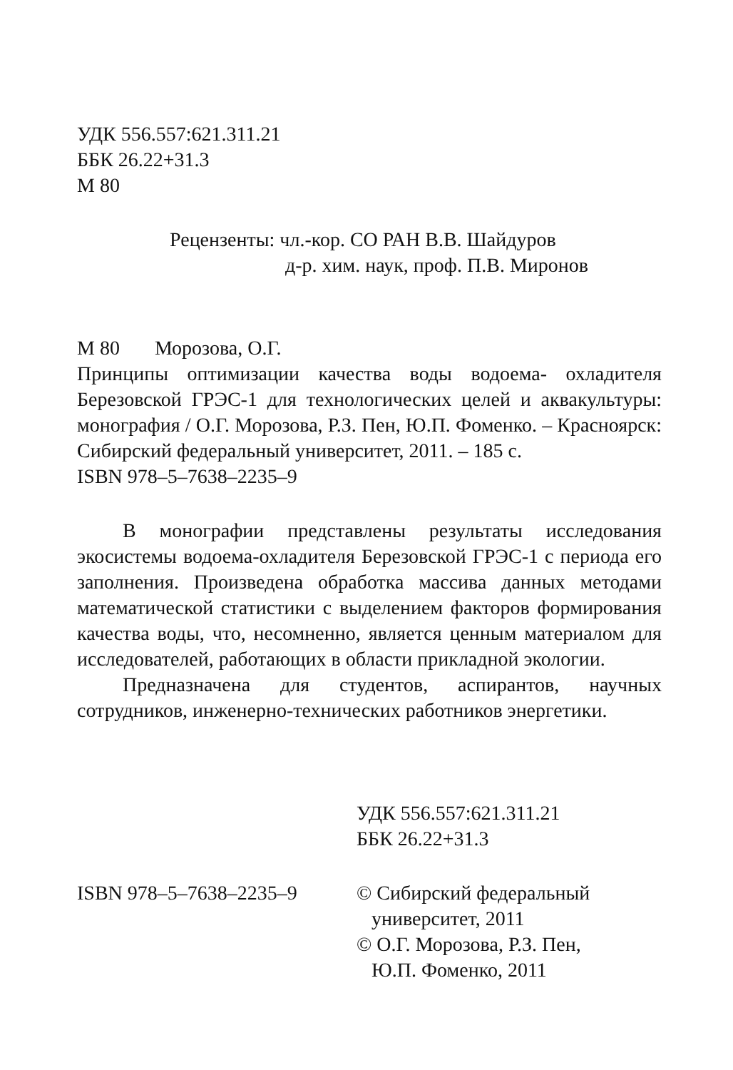УДК 556.557:621.311.21
ББК 26.22+31.3
М 80
Рецензенты: чл.-кор. СО РАН В.В. Шайдуров
д-р. хим. наук, проф. П.В. Миронов
М 80 Морозова, О.Г.
Принципы оптимизации качества воды водоема- охладителя Березовской ГРЭС-1 для технологических целей и аквакультуры: монография / О.Г. Морозова, Р.З. Пен, Ю.П. Фоменко. – Красноярск: Сибирский федеральный университет, 2011. – 185 с.
ISBN 978–5–7638–2235–9
В монографии представлены результаты исследования экосистемы водоема-охладителя Березовской ГРЭС-1 с периода его заполнения. Произведена обработка массива данных методами математической статистики с выделением факторов формирования качества воды, что, несомненно, является ценным материалом для исследователей, работающих в области прикладной экологии.
Предназначена для студентов, аспирантов, научных сотрудников, инженерно-технических работников энергетики.
УДК 556.557:621.311.21
ББК 26.22+31.3
ISBN 978–5–7638–2235–9 © Сибирский федеральный
университет, 2011
© О.Г. Морозова, Р.З. Пен,
Ю.П. Фоменко, 2011